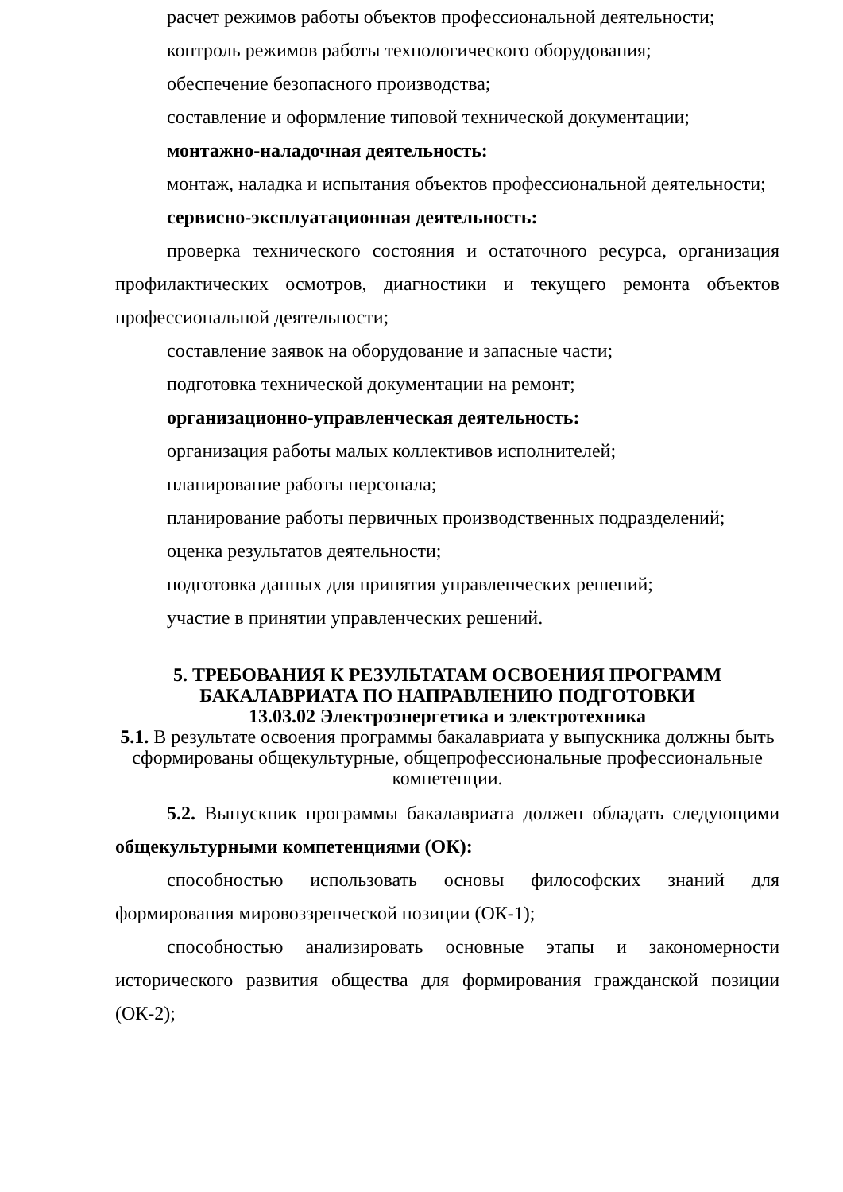расчет режимов работы объектов профессиональной деятельности;
контроль режимов работы технологического оборудования;
обеспечение безопасного производства;
составление и оформление типовой технической документации;
монтажно-наладочная деятельность:
монтаж, наладка и испытания объектов профессиональной деятельности;
сервисно-эксплуатационная деятельность:
проверка технического состояния и остаточного ресурса, организация профилактических осмотров, диагностики и текущего ремонта объектов профессиональной деятельности;
составление заявок на оборудование и запасные части;
подготовка технической документации на ремонт;
организационно-управленческая деятельность:
организация работы малых коллективов исполнителей;
планирование работы персонала;
планирование работы первичных производственных подразделений;
оценка результатов деятельности;
подготовка данных для принятия управленческих решений;
участие в принятии управленческих решений.
5. ТРЕБОВАНИЯ К РЕЗУЛЬТАТАМ ОСВОЕНИЯ ПРОГРАММ БАКАЛАВРИАТА ПО НАПРАВЛЕНИЮ ПОДГОТОВКИ
13.03.02 Электроэнергетика и электротехника
5.1. В результате освоения программы бакалавриата у выпускника должны быть сформированы общекультурные, общепрофессиональные профессиональные компетенции.
5.2. Выпускник программы бакалавриата должен обладать следующими общекультурными компетенциями (ОК):
способностью использовать основы философских знаний для формирования мировоззренческой позиции (ОК-1);
способностью анализировать основные этапы и закономерности исторического развития общества для формирования гражданской позиции (ОК-2);